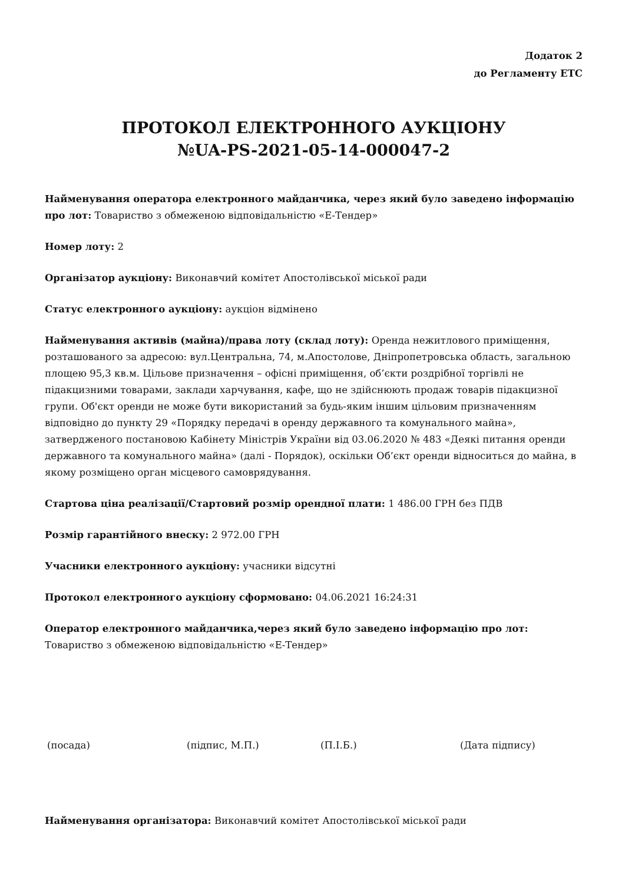Додаток 2
до Регламенту ЕТС
ПРОТОКОЛ ЕЛЕКТРОННОГО АУКЦІОНУ
№UA-PS-2021-05-14-000047-2
Найменування оператора електронного майданчика, через який було заведено інформацію про лот: Товариство з обмеженою відповідальністю «Е-Тендер»
Номер лоту: 2
Організатор аукціону: Виконавчий комітет Апостолівської міської ради
Статус електронного аукціону: аукціон відмінено
Найменування активів (майна)/права лоту (склад лоту): Оренда нежитлового приміщення, розташованого за адресою: вул.Центральна, 74, м.Апостолове, Дніпропетровська область, загальною площею 95,3 кв.м. Цільове призначення – офісні приміщення, об’єкти роздрібної торгівлі не підакцизними товарами, заклади харчування, кафе, що не здійснюють продаж товарів підакцизної групи. Об'єкт оренди не може бути використаний за будь-яким іншим цільовим призначенням відповідно до пункту 29 «Порядку передачі в оренду державного та комунального майна», затвердженого постановою Кабінету Міністрів України від 03.06.2020 № 483 «Деякі питання оренди державного та комунального майна» (далі - Порядок), оскільки Об’єкт оренди відноситься до майна, в якому розміщено орган місцевого самоврядування.
Стартова ціна реалізації/Стартовий розмір орендної плати: 1 486.00 ГРН без ПДВ
Розмір гарантійного внеску: 2 972.00 ГРН
Учасники електронного аукціону: учасники відсутні
Протокол електронного аукціону сформовано: 04.06.2021 16:24:31
Оператор електронного майданчика,через який було заведено інформацію про лот: Товариство з обмеженою відповідальністю «Е-Тендер»
(посада) (підпис, М.П.) (П.І.Б.) (Дата підпису)
Найменування організатора: Виконавчий комітет Апостолівської міської ради